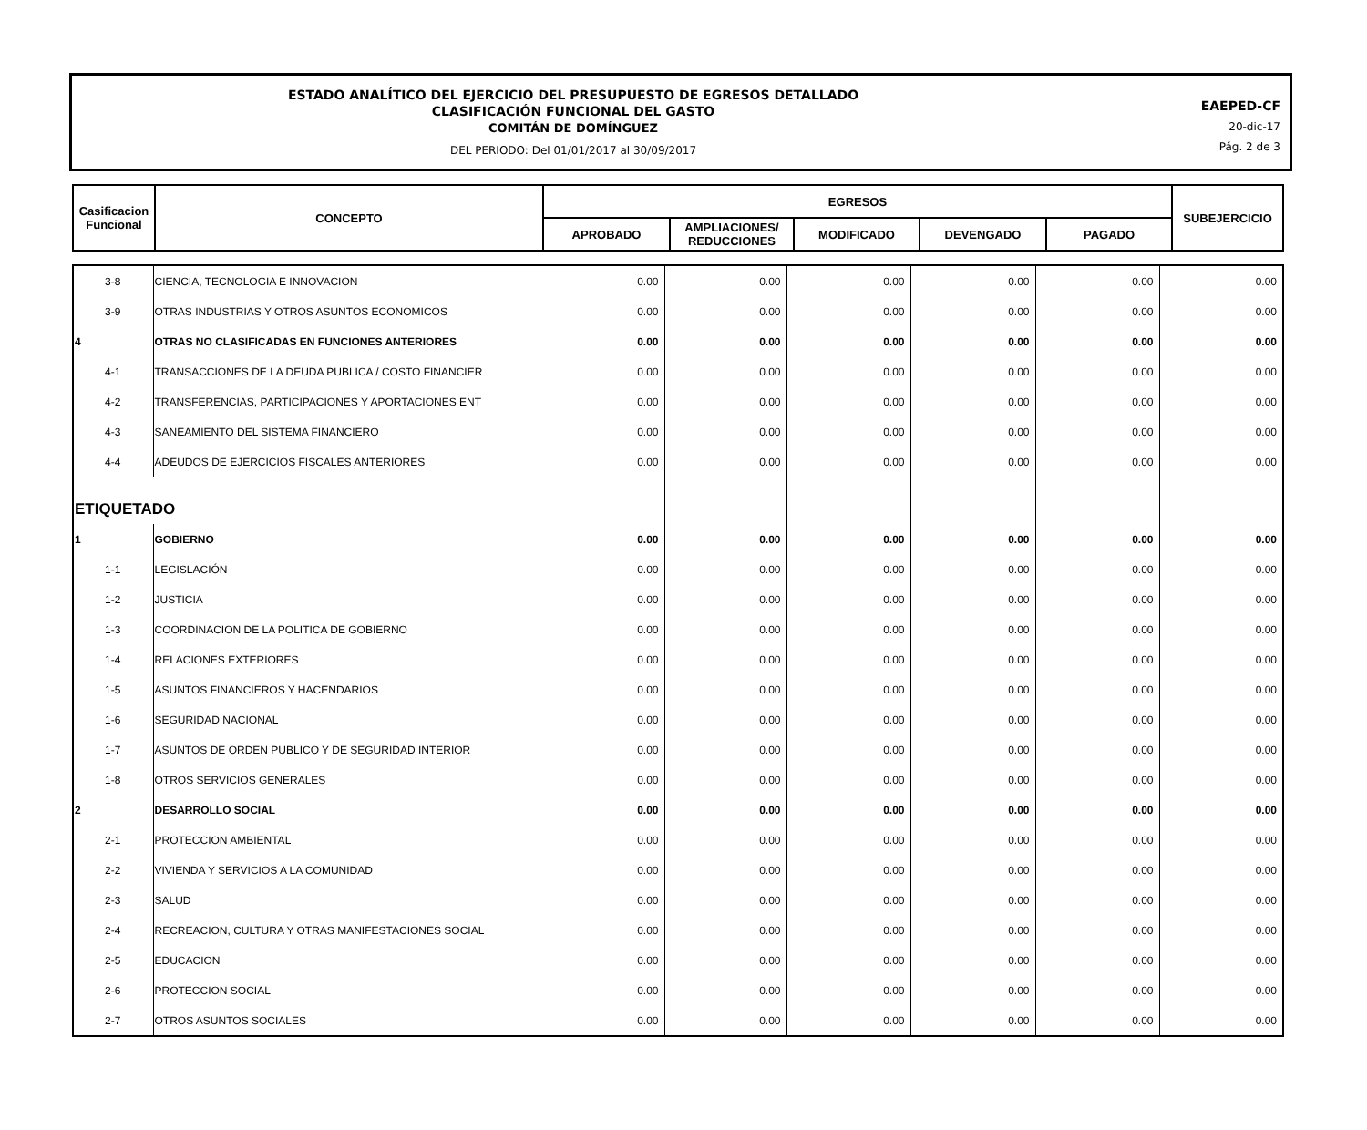ESTADO ANALÍTICO DEL EJERCICIO DEL PRESUPUESTO DE EGRESOS DETALLADO
CLASIFICACIÓN FUNCIONAL DEL GASTO
COMITÁN DE DOMÍNGUEZ
DEL PERIODO: Del 01/01/2017 al 30/09/2017
EAEPED-CF
20-dic-17
Pág. 2 de 3
| Casificacion Funcional | CONCEPTO | EGRESOS | | | | | SUBEJERCICIO |
| --- | --- | --- | --- | --- | --- | --- | --- |
| | | APROBADO | AMPLIACIONES/ REDUCCIONES | MODIFICADO | DEVENGADO | PAGADO | |
| 3-8 | CIENCIA, TECNOLOGIA E INNOVACION | 0.00 | 0.00 | 0.00 | 0.00 | 0.00 | 0.00 |
| 3-9 | OTRAS INDUSTRIAS Y OTROS ASUNTOS ECONOMICOS | 0.00 | 0.00 | 0.00 | 0.00 | 0.00 | 0.00 |
| 4 | OTRAS NO CLASIFICADAS EN FUNCIONES ANTERIORES | 0.00 | 0.00 | 0.00 | 0.00 | 0.00 | 0.00 |
| 4-1 | TRANSACCIONES DE LA DEUDA PUBLICA / COSTO FINANCIER | 0.00 | 0.00 | 0.00 | 0.00 | 0.00 | 0.00 |
| 4-2 | TRANSFERENCIAS, PARTICIPACIONES Y APORTACIONES ENT | 0.00 | 0.00 | 0.00 | 0.00 | 0.00 | 0.00 |
| 4-3 | SANEAMIENTO DEL SISTEMA FINANCIERO | 0.00 | 0.00 | 0.00 | 0.00 | 0.00 | 0.00 |
| 4-4 | ADEUDOS DE EJERCICIOS FISCALES ANTERIORES | 0.00 | 0.00 | 0.00 | 0.00 | 0.00 | 0.00 |
| ETIQUETADO | | | | | | | |
| 1 | GOBIERNO | 0.00 | 0.00 | 0.00 | 0.00 | 0.00 | 0.00 |
| 1-1 | LEGISLACIÓN | 0.00 | 0.00 | 0.00 | 0.00 | 0.00 | 0.00 |
| 1-2 | JUSTICIA | 0.00 | 0.00 | 0.00 | 0.00 | 0.00 | 0.00 |
| 1-3 | COORDINACION DE LA POLITICA DE GOBIERNO | 0.00 | 0.00 | 0.00 | 0.00 | 0.00 | 0.00 |
| 1-4 | RELACIONES EXTERIORES | 0.00 | 0.00 | 0.00 | 0.00 | 0.00 | 0.00 |
| 1-5 | ASUNTOS FINANCIEROS Y HACENDARIOS | 0.00 | 0.00 | 0.00 | 0.00 | 0.00 | 0.00 |
| 1-6 | SEGURIDAD NACIONAL | 0.00 | 0.00 | 0.00 | 0.00 | 0.00 | 0.00 |
| 1-7 | ASUNTOS DE ORDEN PUBLICO Y DE SEGURIDAD INTERIOR | 0.00 | 0.00 | 0.00 | 0.00 | 0.00 | 0.00 |
| 1-8 | OTROS SERVICIOS GENERALES | 0.00 | 0.00 | 0.00 | 0.00 | 0.00 | 0.00 |
| 2 | DESARROLLO SOCIAL | 0.00 | 0.00 | 0.00 | 0.00 | 0.00 | 0.00 |
| 2-1 | PROTECCION AMBIENTAL | 0.00 | 0.00 | 0.00 | 0.00 | 0.00 | 0.00 |
| 2-2 | VIVIENDA Y SERVICIOS A LA COMUNIDAD | 0.00 | 0.00 | 0.00 | 0.00 | 0.00 | 0.00 |
| 2-3 | SALUD | 0.00 | 0.00 | 0.00 | 0.00 | 0.00 | 0.00 |
| 2-4 | RECREACION, CULTURA Y OTRAS MANIFESTACIONES SOCIAL | 0.00 | 0.00 | 0.00 | 0.00 | 0.00 | 0.00 |
| 2-5 | EDUCACION | 0.00 | 0.00 | 0.00 | 0.00 | 0.00 | 0.00 |
| 2-6 | PROTECCION SOCIAL | 0.00 | 0.00 | 0.00 | 0.00 | 0.00 | 0.00 |
| 2-7 | OTROS ASUNTOS SOCIALES | 0.00 | 0.00 | 0.00 | 0.00 | 0.00 | 0.00 |